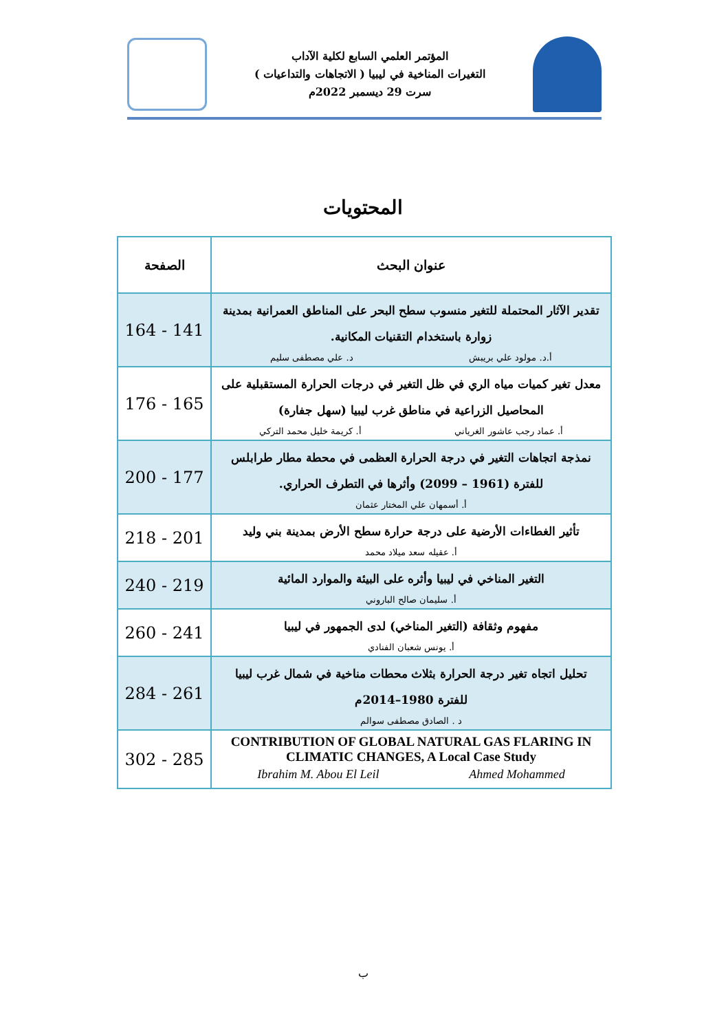المؤتمر العلمي السابع لكلية الآداب
التغيرات المناخية في ليبيا ( الاتجاهات والتداعيات )
سرت 29 ديسمبر 2022م
المحتويات
| عنوان البحث | الصفحة |
| --- | --- |
| تقدير الآثار المحتملة للتغير منسوب سطح البحر على المناطق العمرانية بمدينة زوارة باستخدام التقنيات المكانية. أ.د. مولود علي بريبش د. علي مصطفى سليم | 164 - 141 |
| معدل تغير كميات مياه الري في ظل التغير في درجات الحرارة المستقبلية على المحاصيل الزراعية في مناطق غرب ليبيا (سهل جفارة) أ. عماد رجب عاشور الغرياني أ. كريمة خليل محمد التركي | 176 - 165 |
| نمذجة اتجاهات التغير في درجة الحرارة العظمى في محطة مطار طرابلس للفترة (1961 – 2099) وأثرها في التطرف الحراري. أ. أسمهان علي المختار عثمان | 200 - 177 |
| تأثير الغطاءات الأرضية على درجة حرارة سطح الأرض بمدينة بني وليد أ. عقيله سعد ميلاد محمد | 218 - 201 |
| التغير المناخي في ليبيا وأثره على البيئة والموارد المائية أ. سليمان صالح الباروني | 240 - 219 |
| مفهوم وثقافة (التغير المناخي) لدى الجمهور في ليبيا أ. يونس شعبان الفنادي | 260 - 241 |
| تحليل اتجاه تغير درجة الحرارة بثلاث محطات مناخية في شمال غرب ليبيا للفترة 1980–2014م د . الصادق مصطفى سوالم | 284 - 261 |
| CONTRIBUTION OF GLOBAL NATURAL GAS FLARING IN CLIMATIC CHANGES, A Local Case Study Ibrahim M. Abou El Leil Ahmed Mohammed | 302 - 285 |
ب